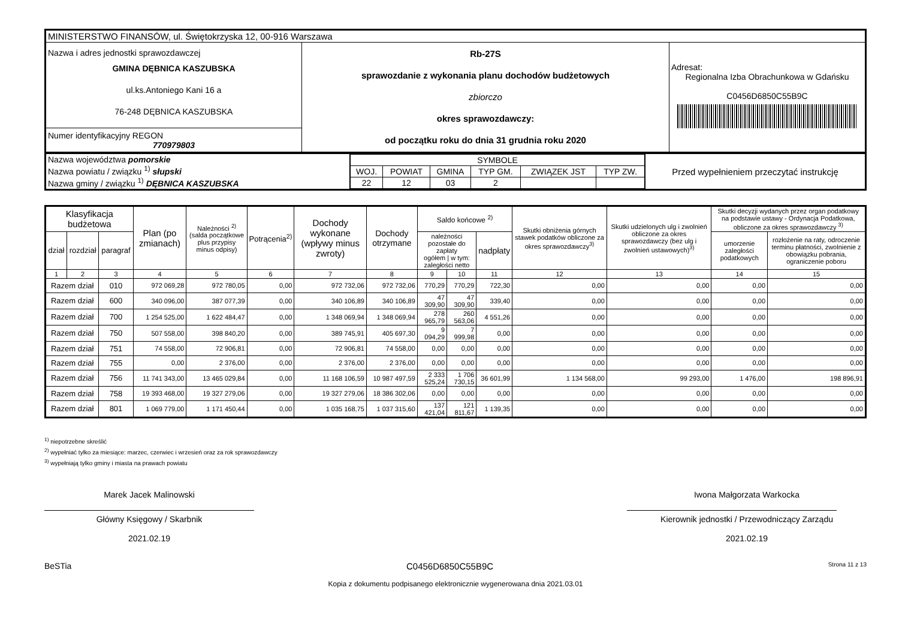| MINISTERSTWO FINANSÓW, ul. Świętokrzyska 12, 00-916 Warszawa | | |
| Nazwa i adres jednostki sprawozdawczej GMINA DĘBNICA KASZUBSKA ul.ks.Antoniego Kani 16 a 76-248 DĘBNICA KASZUBSKA | Rb-27S sprawozdanie z wykonania planu dochodów budżetowych zbiorczo okres sprawozdawczy: od początku roku do dnia 31 grudnia roku 2020 | Adresat: Regionalna Izba Obrachunkowa w Gdańsku C0456D6850C55B9C |
| Numer identyfikacyjny REGON 770979803 | | |
| Nazwa województwa pomorskie Nazwa powiatu / związku <sup>1)</sup> słupski Nazwa gminy / związku <sup>1)</sup> DĘBNICA KASZUBSKA | / SYMBOLE / / / / / / / WOJ. / POWIAT / GMINA / TYP GM. / ZWIĄZEK JST / TYP ZW. / / 22 / 12 / 03 / 2 / / / | Przed wypełnieniem przeczytać instrukcję |
| Klasyfikacja budżetowa | | | Plan (po zmianach) | Należności <sup>2)</sup> (salda początkowe plus przypisy minus odpisy) | Potrącenia<sup>2)</sup> | Dochody wykonane (wpływy minus zwroty) | Dochody otrzymane | Saldo końcowe <sup>2)</sup> | | | Skutki obniżenia górnych stawek podatków obliczone za okres sprawozdawczy<sup>3)</sup> | Skutki udzielonych ulg i zwolnień obliczone za okres sprawozdawczy (bez ulg i zwolnień ustawowych)<sup>3)</sup> | Skutki decyzji wydanych przez organ podatkowy na podstawie ustawy - Ordynacja Podatkowa, obliczone za okres sprawozdawczy <sup>3)</sup> | |
| --- | --- | --- | --- | --- | --- | --- | --- | --- | --- | --- | --- | --- | --- | --- |
| dział | rozdział | paragraf | | | | | | należności pozostałe do zapłaty ogółem / w tym: zaległości netto | | nadpłaty | | | umorzenie zaległości podatkowych | rozłożenie na raty, odroczenie terminu płatności, zwolnienie z obowiązku pobrania, ograniczenie poboru |
| 1 | 2 | 3 | 4 | 5 | 6 | 7 | 8 | 9 | 10 | 11 | 12 | 13 | 14 | 15 |
| Razem dział | | 010 | 972 069,28 | 972 780,05 | 0,00 | 972 732,06 | 972 732,06 | 770,29 | 770,29 | 722,30 | 0,00 | 0,00 | 0,00 | 0,00 |
| Razem dział | | 600 | 340 096,00 | 387 077,39 | 0,00 | 340 106,89 | 340 106,89 | 47 309,90 | 47 309,90 | 339,40 | 0,00 | 0,00 | 0,00 | 0,00 |
| Razem dział | | 700 | 1 254 525,00 | 1 622 484,47 | 0,00 | 1 348 069,94 | 1 348 069,94 | 278 965,79 | 260 563,06 | 4 551,26 | 0,00 | 0,00 | 0,00 | 0,00 |
| Razem dział | | 750 | 507 558,00 | 398 840,20 | 0,00 | 389 745,91 | 405 697,30 | 9 094,29 | 7 999,98 | 0,00 | 0,00 | 0,00 | 0,00 | 0,00 |
| Razem dział | | 751 | 74 558,00 | 72 906,81 | 0,00 | 72 906,81 | 74 558,00 | 0,00 | 0,00 | 0,00 | 0,00 | 0,00 | 0,00 | 0,00 |
| Razem dział | | 755 | 0,00 | 2 376,00 | 0,00 | 2 376,00 | 2 376,00 | 0,00 | 0,00 | 0,00 | 0,00 | 0,00 | 0,00 | 0,00 |
| Razem dział | | 756 | 11 741 343,00 | 13 465 029,84 | 0,00 | 11 168 106,59 | 10 987 497,59 | 2 333 525,24 | 1 706 730,15 | 36 601,99 | 1 134 568,00 | 99 293,00 | 1 476,00 | 198 896,91 |
| Razem dział | | 758 | 19 393 468,00 | 19 327 279,06 | 0,00 | 19 327 279,06 | 18 386 302,06 | 0,00 | 0,00 | 0,00 | 0,00 | 0,00 | 0,00 | 0,00 |
| Razem dział | | 801 | 1 069 779,00 | 1 171 450,44 | 0,00 | 1 035 168,75 | 1 037 315,60 | 137 421,04 | 121 811,67 | 1 139,35 | 0,00 | 0,00 | 0,00 | 0,00 |
<sup>1)</sup> niepotrzebne skreślić
<sup>2)</sup> wypełniać tylko za miesiące: marzec, czerwiec i wrzesień oraz za rok sprawozdawczy
<sup>3)</sup> wypełniają tylko gminy i miasta na prawach powiatu
Marek Jacek Malinowski
Główny Księgowy / Skarbnik
2021.02.19
Iwona Małgorzata Warkocka
Kierownik jednostki / Przewodniczący Zarządu
2021.02.19
BeSTia C0456D6850C55B9C Strona 11 z 13
Kopia z dokumentu podpisanego elektronicznie wygenerowana dnia 2021.03.01